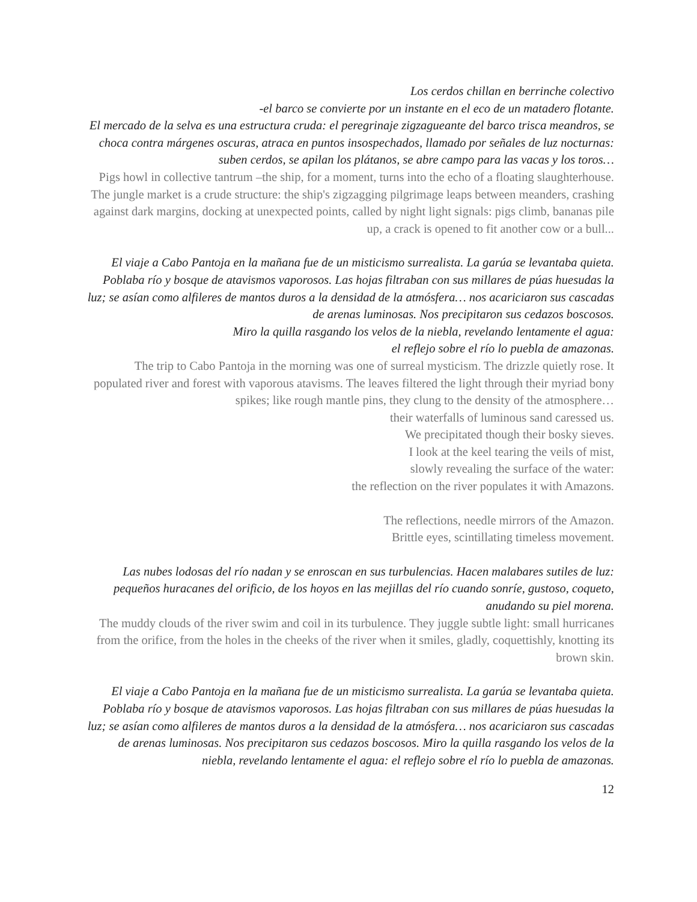Los cerdos chillan en berrinche colectivo
-el barco se convierte por un instante en el eco de un matadero flotante.
El mercado de la selva es una estructura cruda: el peregrinaje zigzagueante del barco trisca meandros, se choca contra márgenes oscuras, atraca en puntos insospechados, llamado por señales de luz nocturnas: suben cerdos, se apilan los plátanos, se abre campo para las vacas y los toros…
Pigs howl in collective tantrum –the ship, for a moment, turns into the echo of a floating slaughterhouse.
The jungle market is a crude structure: the ship's zigzagging pilgrimage leaps between meanders, crashing against dark margins, docking at unexpected points, called by night light signals: pigs climb, bananas pile up, a crack is opened to fit another cow or a bull...
El viaje a Cabo Pantoja en la mañana fue de un misticismo surrealista. La garúa se levantaba quieta. Poblaba río y bosque de atavismos vaporosos. Las hojas filtraban con sus millares de púas huesudas la luz; se asían como alfileres de mantos duros a la densidad de la atmósfera… nos acariciaron sus cascadas de arenas luminosas. Nos precipitaron sus cedazos boscosos.
Miro la quilla rasgando los velos de la niebla, revelando lentamente el agua:
el reflejo sobre el río lo puebla de amazonas.
The trip to Cabo Pantoja in the morning was one of surreal mysticism. The drizzle quietly rose. It populated river and forest with vaporous atavisms. The leaves filtered the light through their myriad bony spikes; like rough mantle pins, they clung to the density of the atmosphere…
their waterfalls of luminous sand caressed us.
We precipitated though their bosky sieves.
I look at the keel tearing the veils of mist,
slowly revealing the surface of the water:
the reflection on the river populates it with Amazons.
The reflections, needle mirrors of the Amazon.
Brittle eyes, scintillating timeless movement.
Las nubes lodosas del río nadan y se enroscan en sus turbulencias. Hacen malabares sutiles de luz: pequeños huracanes del orificio, de los hoyos en las mejillas del río cuando sonríe, gustoso, coqueto, anudando su piel morena.
The muddy clouds of the river swim and coil in its turbulence. They juggle subtle light: small hurricanes from the orifice, from the holes in the cheeks of the river when it smiles, gladly, coquettishly, knotting its brown skin.
El viaje a Cabo Pantoja en la mañana fue de un misticismo surrealista. La garúa se levantaba quieta. Poblaba río y bosque de atavismos vaporosos. Las hojas filtraban con sus millares de púas huesudas la luz; se asían como alfileres de mantos duros a la densidad de la atmósfera… nos acariciaron sus cascadas de arenas luminosas. Nos precipitaron sus cedazos boscosos. Miro la quilla rasgando los velos de la niebla, revelando lentamente el agua: el reflejo sobre el río lo puebla de amazonas.
12